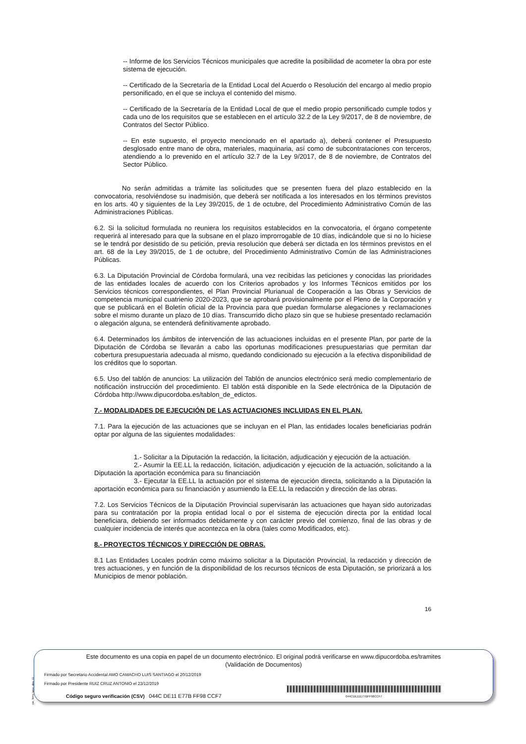-- Informe de los Servicios Técnicos municipales que acredite la posibilidad de acometer la obra por este sistema de ejecución.
-- Certificado de la Secretaría de la Entidad Local del Acuerdo o Resolución del encargo al medio propio personificado, en el que se incluya el contenido del mismo.
-- Certificado de la Secretaría de la Entidad Local de que el medio propio personificado cumple todos y cada uno de los requisitos que se establecen en el artículo 32.2 de la Ley 9/2017, de 8 de noviembre, de Contratos del Sector Público.
-- En este supuesto, el proyecto mencionado en el apartado a), deberá contener el Presupuesto desglosado entre mano de obra, materiales, maquinaria, así como de subcontrataciones con terceros, atendiendo a lo prevenido en el artículo 32.7 de la Ley 9/2017, de 8 de noviembre, de Contratos del Sector Público.
No serán admitidas a trámite las solicitudes que se presenten fuera del plazo establecido en la convocatoria, resolviéndose su inadmisión, que deberá ser notificada a los interesados en los términos previstos en los arts. 40 y siguientes de la Ley 39/2015, de 1 de octubre, del Procedimiento Administrativo Común de las Administraciones Públicas.
6.2. Si la solicitud formulada no reuniera los requisitos establecidos en la convocatoria, el órgano competente requerirá al interesado para que la subsane en el plazo improrrogable de 10 días, indicándole que si no lo hiciese se le tendrá por desistido de su petición, previa resolución que deberá ser dictada en los términos previstos en el art. 68 de la Ley 39/2015, de 1 de octubre, del Procedimiento Administrativo Común de las Administraciones Públicas.
6.3. La Diputación Provincial de Córdoba formulará, una vez recibidas las peticiones y conocidas las prioridades de las entidades locales de acuerdo con los Criterios aprobados y los Informes Técnicos emitidos por los Servicios técnicos correspondientes, el Plan Provincial Plurianual de Cooperación a las Obras y Servicios de competencia municipal cuatrienio 2020-2023, que se aprobará provisionalmente por el Pleno de la Corporación y que se publicará en el Boletín oficial de la Provincia para que puedan formularse alegaciones y reclamaciones sobre el mismo durante un plazo de 10 días. Transcurrido dicho plazo sin que se hubiese presentado reclamación o alegación alguna, se entenderá definitivamente aprobado.
6.4. Determinados los ámbitos de intervención de las actuaciones incluidas en el presente Plan, por parte de la Diputación de Córdoba se llevarán a cabo las oportunas modificaciones presupuestarias que permitan dar cobertura presupuestaria adecuada al mismo, quedando condicionado su ejecución a la efectiva disponibilidad de los créditos que lo soportan.
6.5. Uso del tablón de anuncios: La utilización del Tablón de anuncios electrónico será medio complementario de notificación instrucción del procedimiento. El tablón está disponible en la Sede electrónica de la Diputación de Córdoba http://www.dipucordoba.es/tablon_de_edictos.
7.- MODALIDADES DE EJECUCIÓN DE LAS ACTUACIONES INCLUIDAS EN EL PLAN.
7.1. Para la ejecución de las actuaciones que se incluyan en el Plan, las entidades locales beneficiarias podrán optar por alguna de las siguientes modalidades:
1.- Solicitar a la Diputación la redacción, la licitación, adjudicación y ejecución de la actuación.
2.- Asumir la EE.LL la redacción, licitación, adjudicación y ejecución de la actuación, solicitando a la Diputación la aportación económica para su financiación
3.- Ejecutar la EE.LL la actuación por el sistema de ejecución directa, solicitando a la Diputación la aportación económica para su financiación y asumiendo la EE.LL la redacción y dirección de las obras.
7.2. Los Servicios Técnicos de la Diputación Provincial supervisarán las actuaciones que hayan sido autorizadas para su contratación por la propia entidad local o por el sistema de ejecución directa por la entidad local beneficiara, debiendo ser informados debidamente y con carácter previo del comienzo, final de las obras y de cualquier incidencia de interés que acontezca en la obra (tales como Modificados, etc).
8.- PROYECTOS TÉCNICOS Y DIRECCIÓN DE OBRAS.
8.1 Las Entidades Locales podrán como máximo solicitar a la Diputación Provincial, la redacción y dirección de tres actuaciones, y en función de la disponibilidad de los recursos técnicos de esta Diputación, se priorizará a los Municipios de menor población.
16
pie_firma_largo_dipu_01
Este documento es una copia en papel de un documento electrónico. El original podrá verificarse en www.dipucordoba.es/tramites
(Validación de Documentos)
Firmado por Secretario Accidental AMO CAMACHO LUIS SANTIAGO el 20/12/2019
Firmado por Presidente RUIZ CRUZ ANTONIO el 23/12/2019
Código seguro verificación (CSV) 044C DE11 E77B FF98 CCF7
044CDE11E77BFF98CCF7